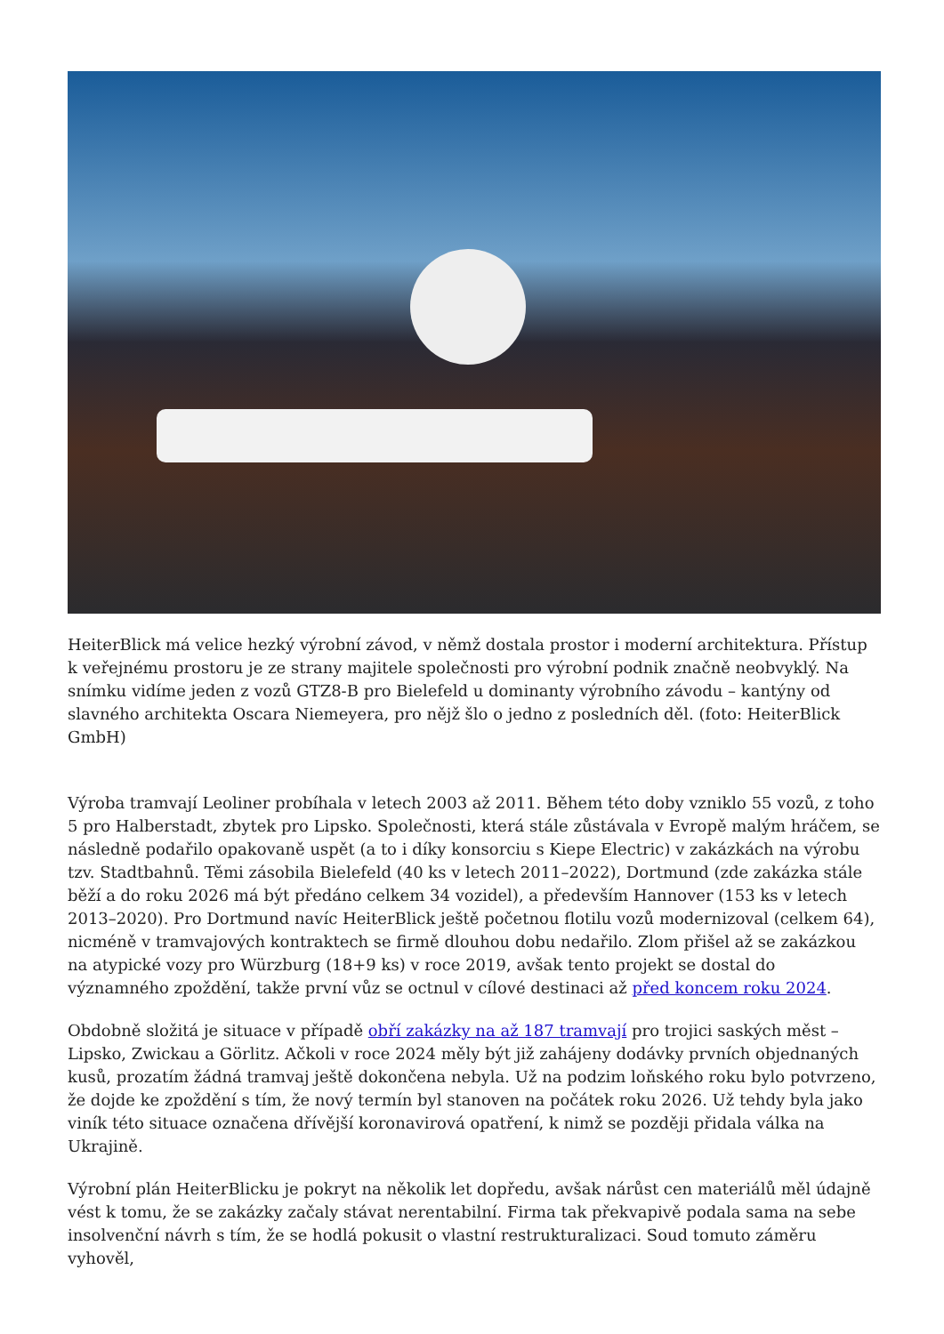HeiterBlick má velice hezký výrobní závod, v němž dostala prostor i moderní architektura. Přístup k veřejnému prostoru je ze strany majitele společnosti pro výrobní podnik značně neobvyklý. Na snímku vidíme jeden z vozů GTZ8-B pro Bielefeld u dominanty výrobního závodu – kantýny od slavného architekta Oscara Niemeyera, pro nějž šlo o jedno z posledních děl. (foto: HeiterBlick GmbH)
Výroba tramvají Leoliner probíhala v letech 2003 až 2011. Během této doby vzniklo 55 vozů, z toho 5 pro Halberstadt, zbytek pro Lipsko. Společnosti, která stále zůstávala v Evropě malým hráčem, se následně podařilo opakovaně uspět (a to i díky konsorciu s Kiepe Electric) v zakázkách na výrobu tzv. Stadtbahnů. Těmi zásobila Bielefeld (40 ks v letech 2011–2022), Dortmund (zde zakázka stále běží a do roku 2026 má být předáno celkem 34 vozidel), a především Hannover (153 ks v letech 2013–2020). Pro Dortmund navíc HeiterBlick ještě početnou flotilu vozů modernizoval (celkem 64), nicméně v tramvajových kontraktech se firmě dlouhou dobu nedařilo. Zlom přišel až se zakázkou na atypické vozy pro Würzburg (18+9 ks) v roce 2019, avšak tento projekt se dostal do významného zpoždění, takže první vůz se octnul v cílové destinaci až před koncem roku 2024.
Obdobně složitá je situace v případě obří zakázky na až 187 tramvají pro trojici saských měst – Lipsko, Zwickau a Görlitz. Ačkoli v roce 2024 měly být již zahájeny dodávky prvních objednaných kusů, prozatím žádná tramvaj ještě dokončena nebyla. Už na podzim loňského roku bylo potvrzeno, že dojde ke zpoždění s tím, že nový termín byl stanoven na počátek roku 2026. Už tehdy byla jako viník této situace označena dřívější koronavirová opatření, k nimž se později přidala válka na Ukrajině.
Výrobní plán HeiterBlicku je pokryt na několik let dopředu, avšak nárůst cen materiálů měl údajně vést k tomu, že se zakázky začaly stávat nerentabilní. Firma tak překvapivě podala sama na sebe insolvenční návrh s tím, že se hodlá pokusit o vlastní restrukturalizaci. Soud tomuto záměru vyhověl,